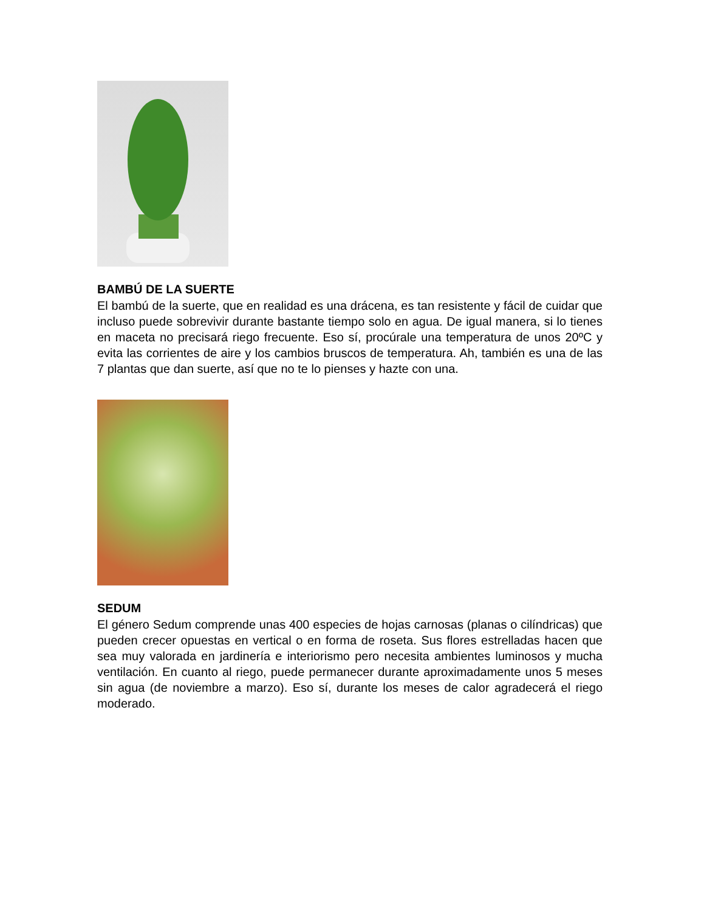BAMBÚ DE LA SUERTE
El bambú de la suerte, que en realidad es una drácena, es tan resistente y fácil de cuidar que incluso puede sobrevivir durante bastante tiempo solo en agua. De igual manera, si lo tienes en maceta no precisará riego frecuente. Eso sí, procúrale una temperatura de unos 20ºC y evita las corrientes de aire y los cambios bruscos de temperatura. Ah, también es una de las 7 plantas que dan suerte, así que no te lo pienses y hazte con una.
SEDUM
El género Sedum comprende unas 400 especies de hojas carnosas (planas o cilíndricas) que pueden crecer opuestas en vertical o en forma de roseta. Sus flores estrelladas hacen que sea muy valorada en jardinería e interiorismo pero necesita ambientes luminosos y mucha ventilación. En cuanto al riego, puede permanecer durante aproximadamente unos 5 meses sin agua (de noviembre a marzo). Eso sí, durante los meses de calor agradecerá el riego moderado.